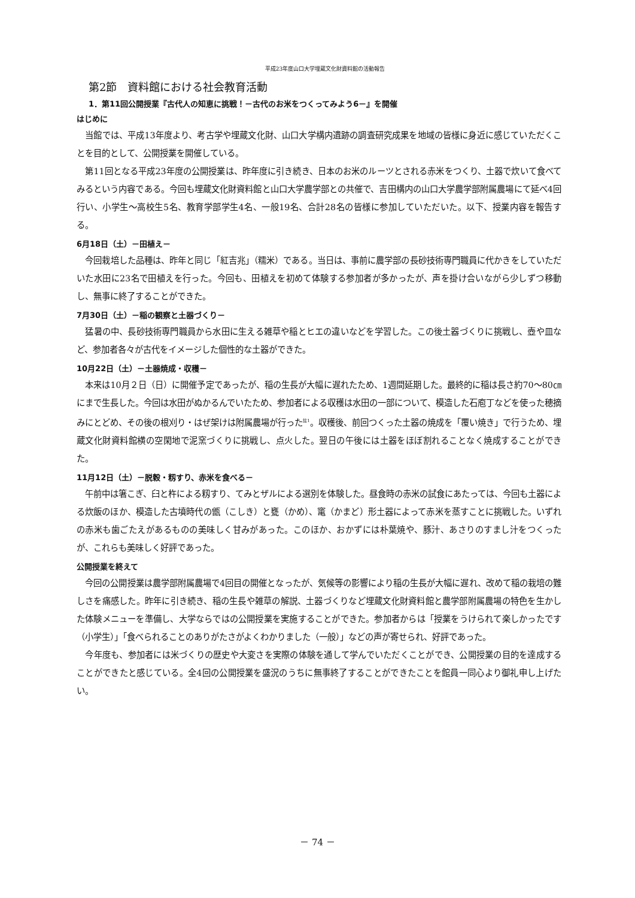平成23年度山口大学埋蔵文化財資料館の活動報告
第2節　資料館における社会教育活動
1．第11回公開授業『古代人の知恵に挑戦！－古代のお米をつくってみよう6－』を開催
はじめに
当館では、平成13年度より、考古学や埋蔵文化財、山口大学構内遺跡の調査研究成果を地域の皆様に身近に感じていただくことを目的として、公開授業を開催している。
第11回となる平成23年度の公開授業は、昨年度に引き続き、日本のお米のルーツとされる赤米をつくり、土器で炊いて食べてみるという内容である。今回も埋蔵文化財資料館と山口大学農学部との共催で、吉田構内の山口大学農学部附属農場にて延べ4回行い、小学生～高校生5名、教育学部学生4名、一般19名、合計28名の皆様に参加していただいた。以下、授業内容を報告する。
6月18日（土）－田植え－
今回栽培した品種は、昨年と同じ「紅吉兆」（糯米）である。当日は、事前に農学部の長砂技術専門職員に代かきをしていただいた水田に23名で田植えを行った。今回も、田植えを初めて体験する参加者が多かったが、声を掛け合いながら少しずつ移動し、無事に終了することができた。
7月30日（土）－稲の観察と土器づくり－
猛暑の中、長砂技術専門職員から水田に生える雑草や稲とヒエの違いなどを学習した。この後土器づくりに挑戦し、壺や皿など、参加者各々が古代をイメージした個性的な土器ができた。
10月22日（土）－土器焼成・収穫－
本来は10月２日（日）に開催予定であったが、稲の生長が大幅に遅れたため、1週間延期した。最終的に稲は長さ約70～80㎝にまで生長した。今回は水田がぬかるんでいたため、参加者による収穫は水田の一部について、模造した石庖丁などを使った穂摘みにとどめ、その後の根刈り・はぜ架けは附属農場が行った<sup>註1</sup>。収穫後、前回つくった土器の焼成を「覆い焼き」で行うため、埋蔵文化財資料館横の空閑地で泥窯づくりに挑戦し、点火した。翌日の午後には土器をほぼ割れることなく焼成することができた。
11月12日（土）－脱穀・籾すり、赤米を食べる－
午前中は箸こぎ、臼と杵による籾すり、てみとザルによる選別を体験した。昼食時の赤米の試食にあたっては、今回も土器による炊飯のほか、模造した古墳時代の甑（こしき）と甕（かめ）、竃（かまど）形土器によって赤米を蒸すことに挑戦した。いずれの赤米も歯ごたえがあるものの美味しく甘みがあった。このほか、おかずには朴葉焼や、豚汁、あさりのすまし汁をつくったが、これらも美味しく好評であった。
公開授業を終えて
今回の公開授業は農学部附属農場で4回目の開催となったが、気候等の影響により稲の生長が大幅に遅れ、改めて稲の栽培の難しさを痛感した。昨年に引き続き、稲の生長や雑草の解説、土器づくりなど埋蔵文化財資料館と農学部附属農場の特色を生かした体験メニューを準備し、大学ならではの公開授業を実施することができた。参加者からは「授業をうけられて楽しかったです（小学生）」「食べられることのありがたさがよくわかりました（一般）」などの声が寄せられ、好評であった。
今年度も、参加者には米づくりの歴史や大変さを実際の体験を通して学んでいただくことができ、公開授業の目的を達成することができたと感じている。全4回の公開授業を盛況のうちに無事終了することができたことを館員一同心より御礼申し上げたい。
－ 74 －